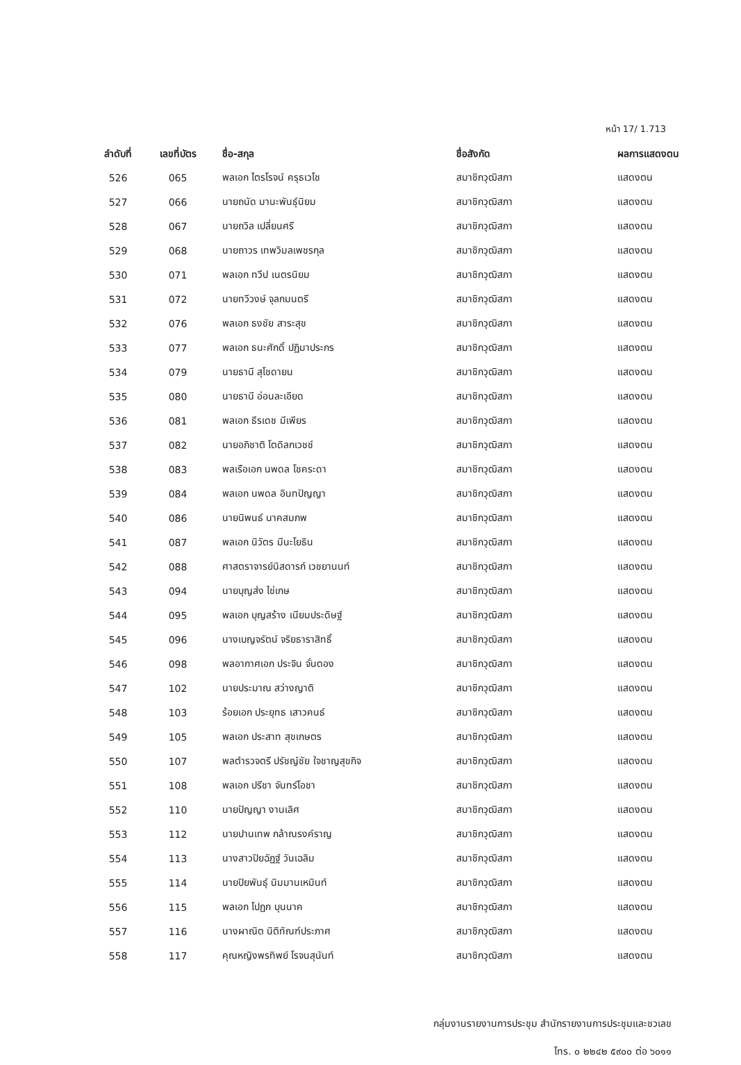หน้า 17/ 1.713
| ลำดับที่ | เลขที่บัตร | ชื่อ-สกุล | ชื่อสังกัด | ผลการแสดงตน |
| --- | --- | --- | --- | --- |
| 526 | 065 | พลเอก ไตรโรจน์ ครุธเวโช | สมาชิกวุฒิสภา | แสดงตน |
| 527 | 066 | นายถนัด มานะพันธุ์นิยม | สมาชิกวุฒิสภา | แสดงตน |
| 528 | 067 | นายถวิล เปลี่ยนศรี | สมาชิกวุฒิสภา | แสดงตน |
| 529 | 068 | นายถาวร เทพวิมลเพชรกุล | สมาชิกวุฒิสภา | แสดงตน |
| 530 | 071 | พลเอก ทวีป เนตรนิยม | สมาชิกวุฒิสภา | แสดงตน |
| 531 | 072 | นายทวีวงษ์ จุลกมนตรี | สมาชิกวุฒิสภา | แสดงตน |
| 532 | 076 | พลเอก ธงชัย สาระสุข | สมาชิกวุฒิสภา | แสดงตน |
| 533 | 077 | พลเอก ธนะศักดิ์ ปฏิมาประกร | สมาชิกวุฒิสภา | แสดงตน |
| 534 | 079 | นายธานี สุโชดายน | สมาชิกวุฒิสภา | แสดงตน |
| 535 | 080 | นายธานี อ่อนละเอียด | สมาชิกวุฒิสภา | แสดงตน |
| 536 | 081 | พลเอก ธีรเดช มีเพียร | สมาชิกวุฒิสภา | แสดงตน |
| 537 | 082 | นายอภิชาติ โตดิลกเวชช์ | สมาชิกวุฒิสภา | แสดงตน |
| 538 | 083 | พลเรือเอก นพดล โชคระดา | สมาชิกวุฒิสภา | แสดงตน |
| 539 | 084 | พลเอก นพดล อินทปัญญา | สมาชิกวุฒิสภา | แสดงตน |
| 540 | 086 | นายนิพนธ์ นาคสมภพ | สมาชิกวุฒิสภา | แสดงตน |
| 541 | 087 | พลเอก นิวัตร มีนะโยธิน | สมาชิกวุฒิสภา | แสดงตน |
| 542 | 088 | ศาสตราจารย์นิสดารก์ เวชยานนท์ | สมาชิกวุฒิสภา | แสดงตน |
| 543 | 094 | นายบุญส่ง ไข่เกษ | สมาชิกวุฒิสภา | แสดงตน |
| 544 | 095 | พลเอก บุญสร้าง เนียมประดิษฐ์ | สมาชิกวุฒิสภา | แสดงตน |
| 545 | 096 | นางเบญจรัตน์ จริยธาราสิทธิ์ | สมาชิกวุฒิสภา | แสดงตน |
| 546 | 098 | พลอากาศเอก ประจิน จั่นตอง | สมาชิกวุฒิสภา | แสดงตน |
| 547 | 102 | นายประมาณ สว่างญาติ | สมาชิกวุฒิสภา | แสดงตน |
| 548 | 103 | ร้อยเอก ประยุทธ เสาวคนธ์ | สมาชิกวุฒิสภา | แสดงตน |
| 549 | 105 | พลเอก ประสาท สุขเกษตร | สมาชิกวุฒิสภา | แสดงตน |
| 550 | 107 | พลตำรวจตรี ปรัชญ์ชัย ใจชาญสุขกิจ | สมาชิกวุฒิสภา | แสดงตน |
| 551 | 108 | พลเอก ปรีชา จันทร์โอชา | สมาชิกวุฒิสภา | แสดงตน |
| 552 | 110 | นายปัญญา งานเลิศ | สมาชิกวุฒิสภา | แสดงตน |
| 553 | 112 | นายปานเทพ กล้าณรงค์ราญ | สมาชิกวุฒิสภา | แสดงตน |
| 554 | 113 | นางสาวปิยฉัฏฐ์ วันเฉลิม | สมาชิกวุฒิสภา | แสดงตน |
| 555 | 114 | นายปิยพันธุ์ นิมมานเหมินท์ | สมาชิกวุฒิสภา | แสดงตน |
| 556 | 115 | พลเอก โปฏก บุนนาค | สมาชิกวุฒิสภา | แสดงตน |
| 557 | 116 | นางผาณิต นิติทัณฑ์ประภาศ | สมาชิกวุฒิสภา | แสดงตน |
| 558 | 117 | คุณหญิงพรทิพย์ โรจนสุนันท์ | สมาชิกวุฒิสภา | แสดงตน |
กลุ่มงานรายงานการประชุม สำนักรายงานการประชุมและชวเลข
โทร. ๐ ๒๒๔๒ ๕๙๐๐ ต่อ ๖๐๑๑